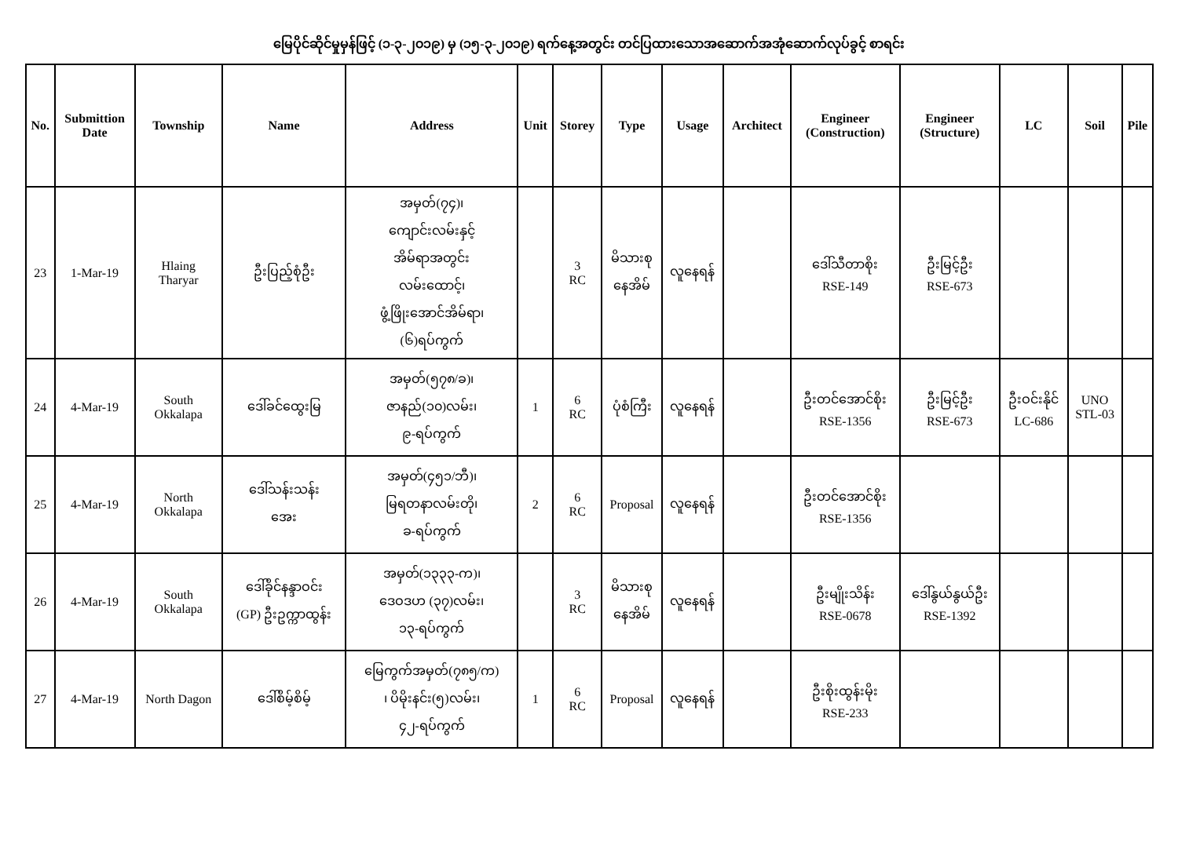မြေပိုင်ဆိုင်မှုမှန်ဖြင့် (၁-၃-၂၀၁၉) မှ (၁၅-၃-၂၀၁၉) ရက်နေ့အတွင်း တင်ပြထားသောအဆောက်အအုံဆောက်လုပ်ခွင့် စာရင်း
| No. | Submittion Date | Township | Name | Address | Unit | Storey | Type | Usage | Architect | Engineer (Construction) | Engineer (Structure) | LC | Soil | Pile |
| --- | --- | --- | --- | --- | --- | --- | --- | --- | --- | --- | --- | --- | --- | --- |
| 23 | 1-Mar-19 | Hlaing Tharyar | ဦးပြည့်စုံဦး | အမှတ်(၇၄)၊ ကျောင်းလမ်းနှင့် အိမ်ရာအတွင်း လမ်းထောင့်၊ ဖွံ့ဖြိုးအောင်အိမ်ရာ၊ (၆)ရပ်ကွက် | | 3 RC | မိသားစု နေအိမ် | လူနေရန် | | ဒေါ်သီတာစိုး RSE-149 | ဦးမြင့်ဦး RSE-673 | | | |
| 24 | 4-Mar-19 | South Okkalapa | ဒေါ်ခင်ထွေးမြ | အမှတ်(၅၇၈/ခ)၊ ဇာနည်(၁၀)လမ်း၊ ၉-ရပ်ကွက် | 1 | 6 RC | ပုံစံကြီး | လူနေရန် | | ဦးတင်အောင်စိုး RSE-1356 | ဦးမြင့်ဦး RSE-673 | ဦးဝင်းနိုင် LC-686 | UNO STL-03 | |
| 25 | 4-Mar-19 | North Okkalapa | ဒေါ်သန်းသန်း အေး | အမှတ်(၄၅၁/ဘီ)၊ မြရတနာလမ်းတို၊ ခ-ရပ်ကွက် | 2 | 6 RC | Proposal | လူနေရန် | | ဦးတင်အောင်စိုး RSE-1356 | | | | |
| 26 | 4-Mar-19 | South Okkalapa | ဒေါ်ခိုင်နန္ဒာဝင်း (GP) ဦးဥက္ကာထွန်း | အမှတ်(၁၃၃၃-က)၊ ဒေဝဒဟ (၃၇)လမ်း၊ ၁၃-ရပ်ကွက် | | 3 RC | မိသားစု နေအိမ် | လူနေရန် | | ဦးမျိုးသိန်း RSE-0678 | ဒေါ်နွယ်နွယ်ဦး RSE-1392 | | | |
| 27 | 4-Mar-19 | North Dagon | ဒေါ်စိမ့်စိမ့် | မြေကွက်အမှတ်(၇၈၅/က) ၊ ပိမိုးနင်း(၅)လမ်း၊ ၄၂-ရပ်ကွက် | 1 | 6 RC | Proposal | လူနေရန် | | ဦးစိုးထွန်းမိုး RSE-233 | | | | |